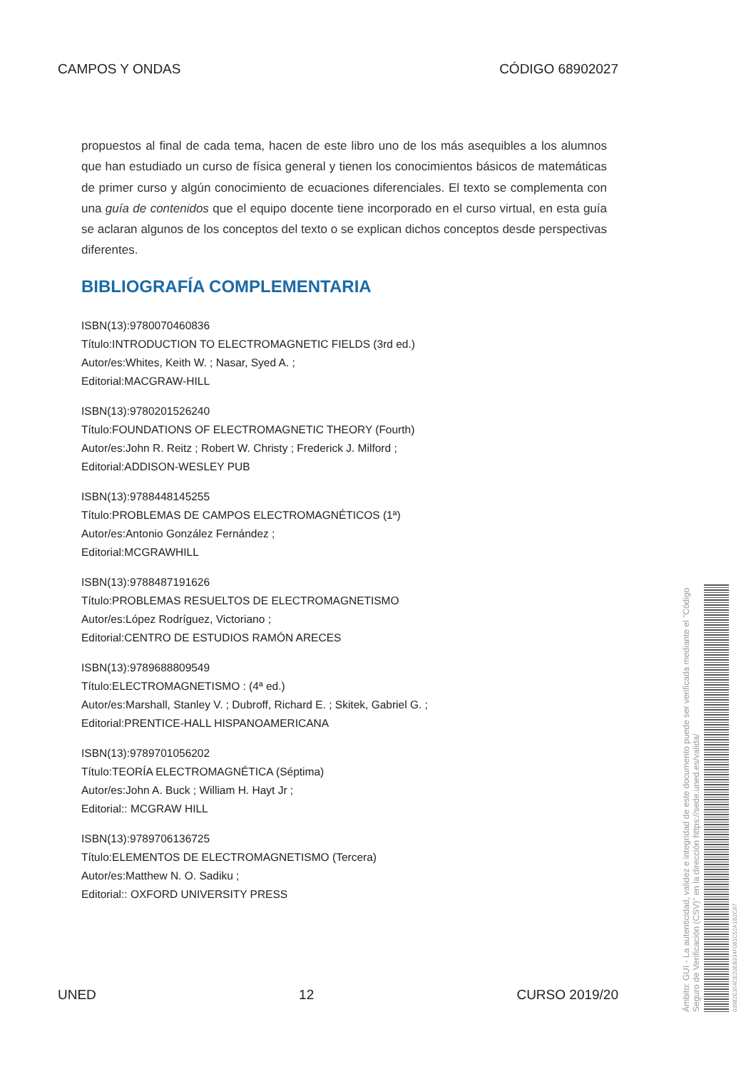CAMPOS Y ONDAS CÓDIGO 68902027
propuestos al final de cada tema, hacen de este libro uno de los más asequibles a los alumnos que han estudiado un curso de física general y tienen los conocimientos básicos de matemáticas de primer curso y algún conocimiento de ecuaciones diferenciales. El texto se complementa con una guía de contenidos que el equipo docente tiene incorporado en el curso virtual, en esta guía se aclaran algunos de los conceptos del texto o se explican dichos conceptos desde perspectivas diferentes.
BIBLIOGRAFÍA COMPLEMENTARIA
ISBN(13):9780070460836
Título:INTRODUCTION TO ELECTROMAGNETIC FIELDS (3rd ed.)
Autor/es:Whites, Keith W. ; Nasar, Syed A. ;
Editorial:MACGRAW-HILL
ISBN(13):9780201526240
Título:FOUNDATIONS OF ELECTROMAGNETIC THEORY (Fourth)
Autor/es:John R. Reitz ; Robert W. Christy ; Frederick J. Milford ;
Editorial:ADDISON-WESLEY PUB
ISBN(13):9788448145255
Título:PROBLEMAS DE CAMPOS ELECTROMAGNÉTICOS (1ª)
Autor/es:Antonio González Fernández ;
Editorial:MCGRAWHILL
ISBN(13):9788487191626
Título:PROBLEMAS RESUELTOS DE ELECTROMAGNETISMO
Autor/es:López Rodríguez, Victoriano ;
Editorial:CENTRO DE ESTUDIOS RAMÓN ARECES
ISBN(13):9789688809549
Título:ELECTROMAGNETISMO : (4ª ed.)
Autor/es:Marshall, Stanley V. ; Dubroff, Richard E. ; Skitek, Gabriel G. ;
Editorial:PRENTICE-HALL HISPANOAMERICANA
ISBN(13):9789701056202
Título:TEORÍA ELECTROMAGNÉTICA (Séptima)
Autor/es:John A. Buck ; William H. Hayt Jr ;
Editorial:: MCGRAW HILL
ISBN(13):9789706136725
Título:ELEMENTOS DE ELECTROMAGNETISMO (Tercera)
Autor/es:Matthew N. O. Sadiku ;
Editorial:: OXFORD UNIVERSITY PRESS
UNED 12 CURSO 2019/20
03982E354CE20EB334F081C52A1B2C87
Ámbito: GUI - La autenticidad, validez e integridad de este documento puede ser verificada mediante el "Código Seguro de Verificación (CSV)" en la dirección https://sede.uned.es/valida/